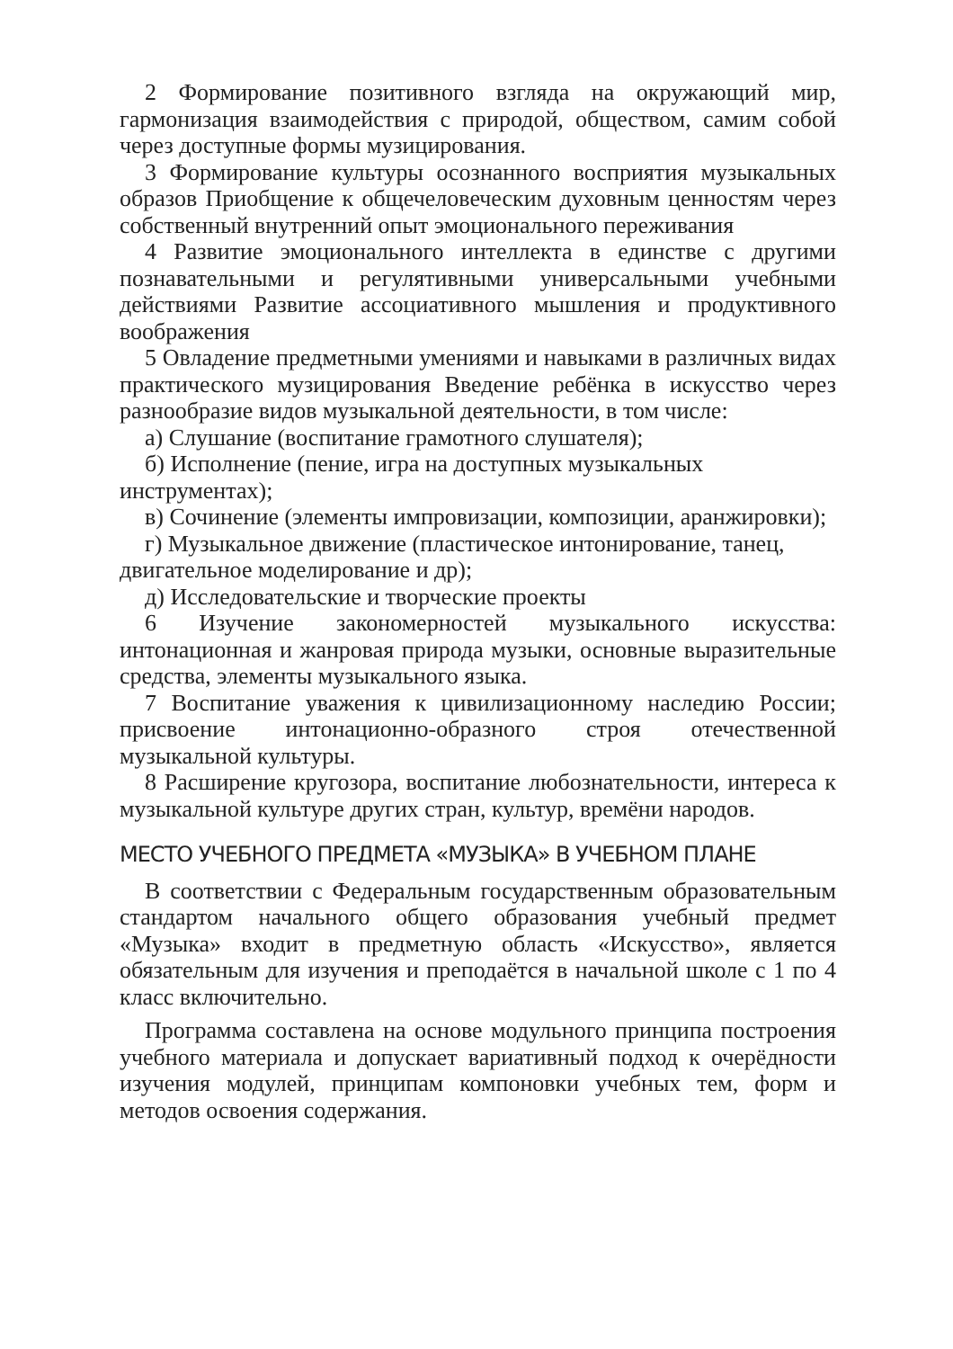2 Формирование позитивного взгляда на окружающий мир, гармонизация взаимодействия с природой, обществом, самим собой через доступные формы музицирования.
3 Формирование культуры осознанного восприятия музыкальных образов Приобщение к общечеловеческим духовным ценностям через собственный внутренний опыт эмоционального переживания
4 Развитие эмоционального интеллекта в единстве с другими познавательными и регулятивными универсальными учебными действиями Развитие ассоциативного мышления и продуктивного воображения
5 Овладение предметными умениями и навыками в различных видах практического музицирования Введение ребёнка в искусство через разнообразие видов музыкальной деятельности, в том числе:
а) Слушание (воспитание грамотного слушателя);
б) Исполнение (пение, игра на доступных музыкальных инструментах);
в) Сочинение (элементы импровизации, композиции, аранжировки);
г) Музыкальное движение (пластическое интонирование, танец, двигательное моделирование и др);
д) Исследовательские и творческие проекты
6 Изучение закономерностей музыкального искусства: интонационная и жанровая природа музыки, основные выразительные средства, элементы музыкального языка.
7 Воспитание уважения к цивилизационному наследию России; присвоение интонационно-образного строя отечественной музыкальной культуры.
8 Расширение кругозора, воспитание любознательности, интереса к музыкальной культуре других стран, культур, времёни народов.
МЕСТО УЧЕБНОГО ПРЕДМЕТА «МУЗЫКА» В УЧЕБНОМ ПЛАНЕ
В соответствии с Федеральным государственным образовательным стандартом начального общего образования учебный предмет «Музыка» входит в предметную область «Искусство», является обязательным для изучения и преподаётся в начальной школе с 1 по 4 класс включительно.
Программа составлена на основе модульного принципа построения учебного материала и допускает вариативный подход к очерёдности изучения модулей, принципам компоновки учебных тем, форм и методов освоения содержания.